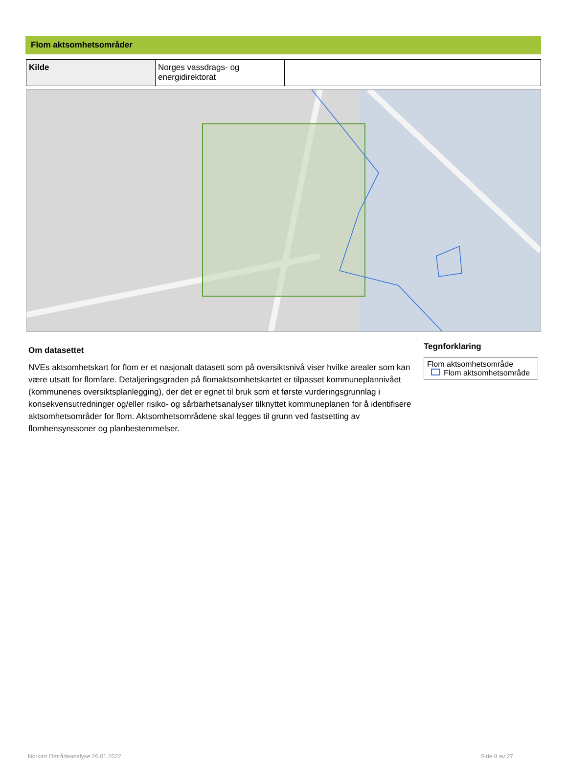Flom aktsomhetsområder
| Kilde | Norges vassdrags- og energidirektorat | |
Om datasettet
NVEs aktsomhetskart for flom er et nasjonalt datasett som på oversiktsnivå viser hvilke arealer som kan være utsatt for flomfare. Detaljeringsgraden på flomaktsomhetskartet er tilpasset kommuneplannivået (kommunenes oversiktsplanlegging), der det er egnet til bruk som et første vurderingsgrunnlag i konsekvensutredninger og/eller risiko- og sårbarhetsanalyser tilknyttet kommuneplanen for å identifisere aktsomhetsområder for flom. Aktsomhetsområdene skal legges til grunn ved fastsetting av flomhensynssoner og planbestemmelser.
Tegnforklaring
Flom aktsomhetsområde
Flom aktsomhetsområde
Norkart Områdeanalyse 26.01.2022 Side 8 av 27